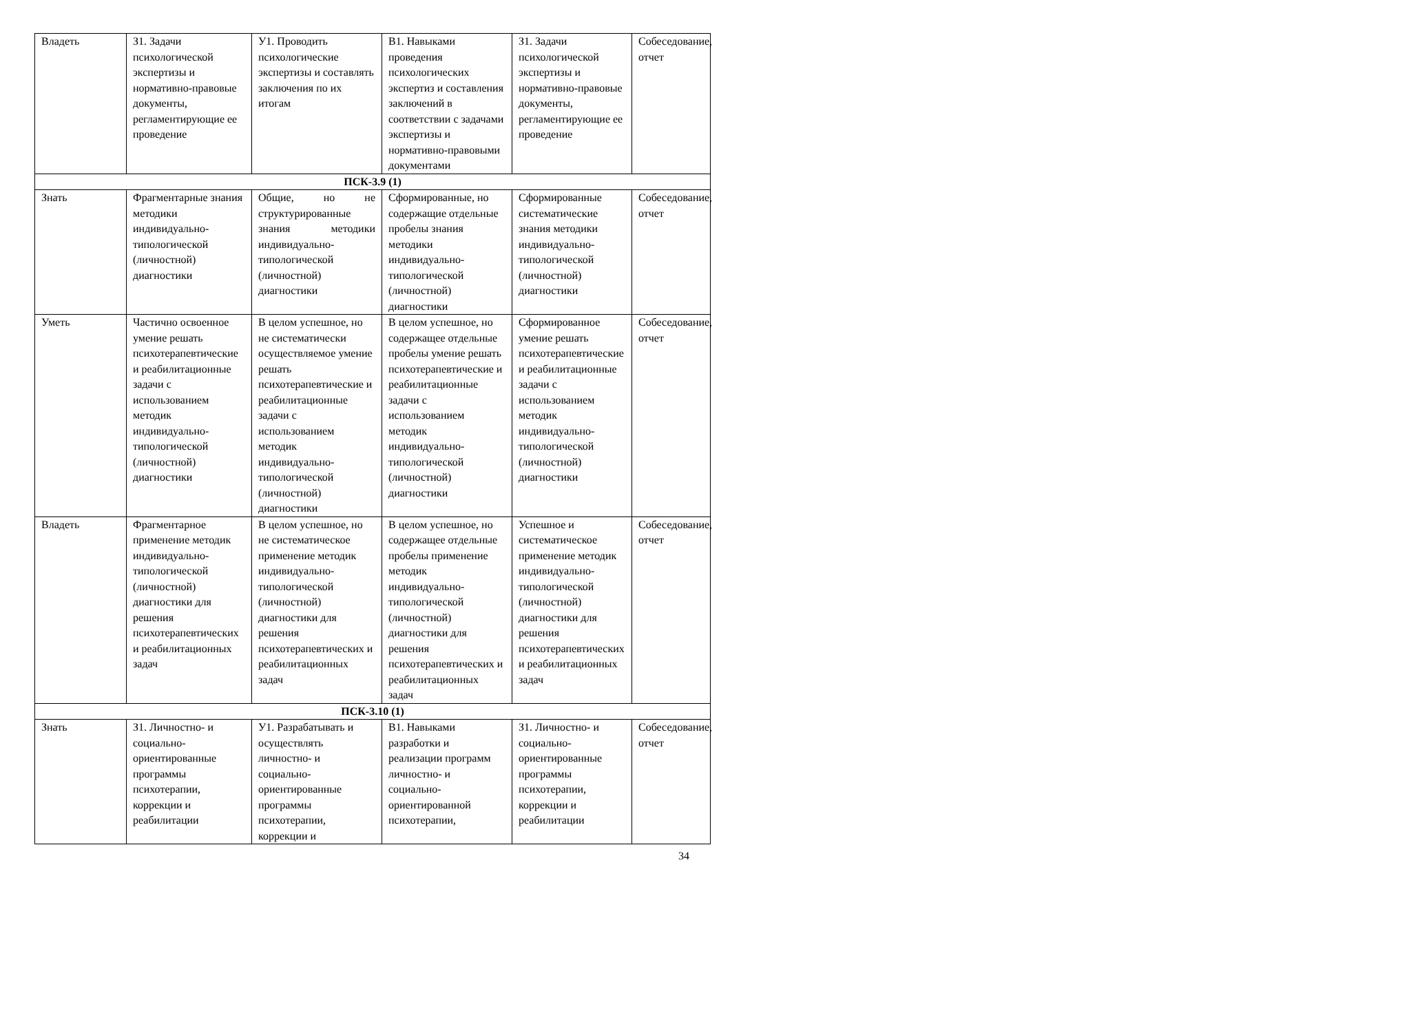| Владеть | З1. Задачи психологической экспертизы и нормативно-правовые документы, регламентирующие ее проведение | У1. Проводить психологические экспертизы и составлять заключения по их итогам | В1. Навыками проведения психологических экспертиз и составления заключений в соответствии с задачами экспертизы и нормативно-правовыми документами | З1. Задачи психологической экспертизы и нормативно-правовые документы, регламентирующие ее проведение | Собеседование, отчет |
| ПСК-3.9 (1) | | | | | |
| Знать | Фрагментарные знания методики индивидуально-типологической (личностной) диагностики | Общие, но не структурированные знания методики индивидуально-типологической (личностной) диагностики | Сформированные, но содержащие отдельные пробелы знания методики индивидуально-типологической (личностной) диагностики | Сформированные систематические знания методики индивидуально-типологической (личностной) диагностики | Собеседование, отчет |
| Уметь | Частично освоенное умение решать психотерапевтические и реабилитационные задачи с использованием методик индивидуально-типологической (личностной) диагностики | В целом успешное, но не систематически осуществляемое умение решать психотерапевтические и реабилитационные задачи с использованием методик индивидуально-типологической (личностной) диагностики | В целом успешное, но содержащее отдельные пробелы умение решать психотерапевтические и реабилитационные задачи с использованием методик индивидуально-типологической (личностной) диагностики | Сформированное умение решать психотерапевтические и реабилитационные задачи с использованием методик индивидуально-типологической (личностной) диагностики | Собеседование, отчет |
| Владеть | Фрагментарное применение методик индивидуально-типологической (личностной) диагностики для решения психотерапевтических и реабилитационных задач | В целом успешное, но не систематическое применение методик индивидуально-типологической (личностной) диагностики для решения психотерапевтических и реабилитационных задач | В целом успешное, но содержащее отдельные пробелы применение методик индивидуально-типологической (личностной) диагностики для решения психотерапевтических и реабилитационных задач | Успешное и систематическое применение методик индивидуально-типологической (личностной) диагностики для решения психотерапевтических и реабилитационных задач | Собеседование, отчет |
| ПСК-3.10 (1) | | | | | |
| Знать | З1. Личностно- и социально-ориентированные программы психотерапии, коррекции и реабилитации | У1. Разрабатывать и осуществлять личностно- и социально-ориентированные программы психотерапии, коррекции и | В1. Навыками разработки и реализации программ личностно- и социально-ориентированной психотерапии, | З1. Личностно- и социально-ориентированные программы психотерапии, коррекции и реабилитации | Собеседование, отчет |
34